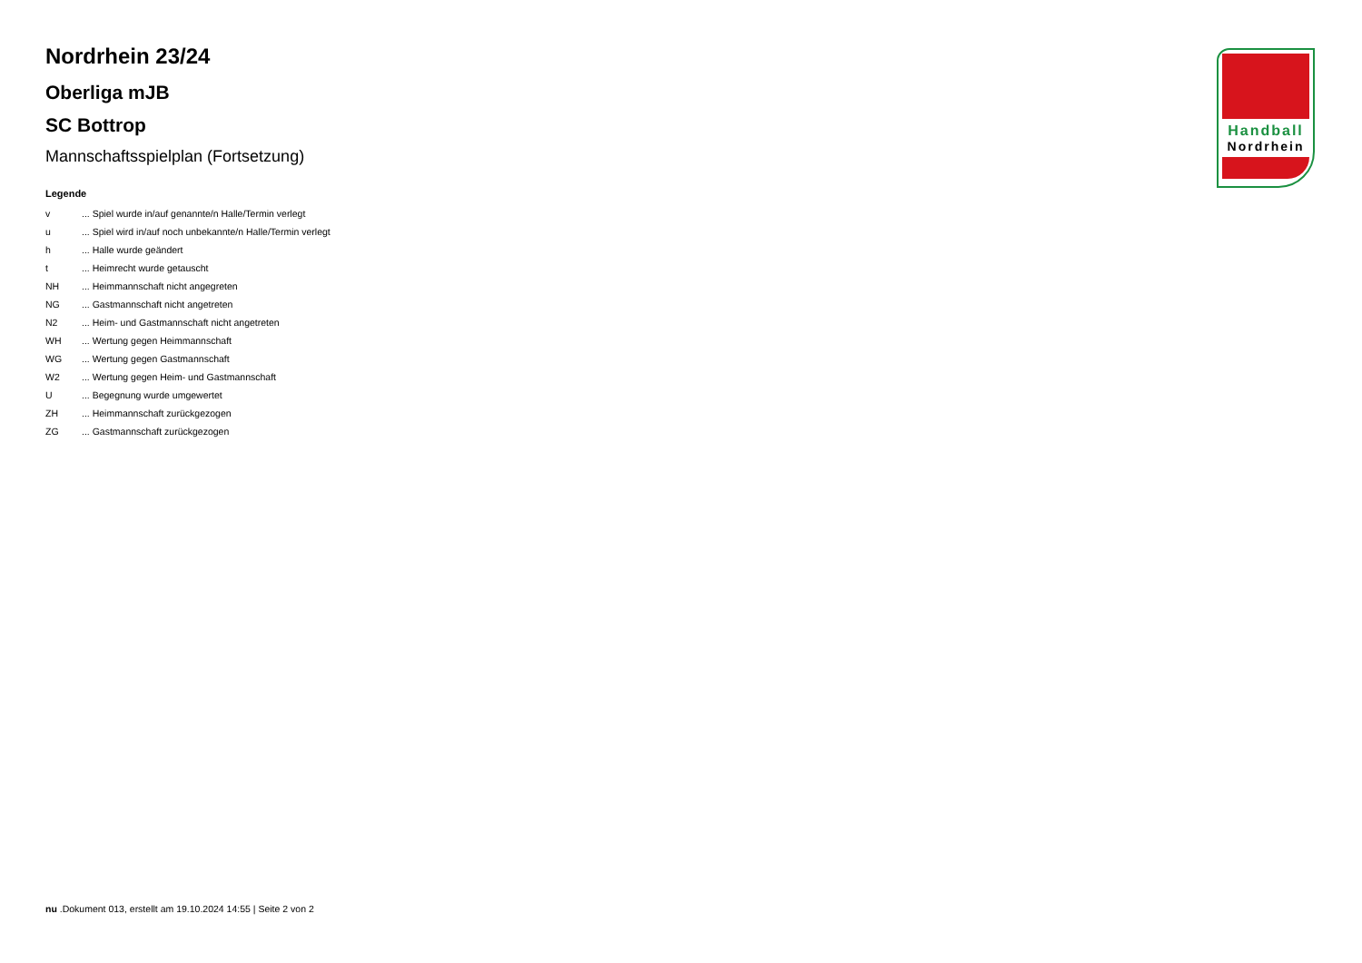Nordrhein 23/24
Oberliga mJB
SC Bottrop
Mannschaftsspielplan (Fortsetzung)
Legende
| v | ... Spiel wurde in/auf genannte/n Halle/Termin verlegt |
| u | ... Spiel wird in/auf noch unbekannte/n Halle/Termin verlegt |
| h | ... Halle wurde geändert |
| t | ... Heimrecht wurde getauscht |
| NH | ... Heimmannschaft nicht angegreten |
| NG | ... Gastmannschaft nicht angetreten |
| N2 | ... Heim- und Gastmannschaft nicht angetreten |
| WH | ... Wertung gegen Heimmannschaft |
| WG | ... Wertung gegen Gastmannschaft |
| W2 | ... Wertung gegen Heim- und Gastmannschaft |
| U | ... Begegnung wurde umgewertet |
| ZH | ... Heimmannschaft zurückgezogen |
| ZG | ... Gastmannschaft zurückgezogen |
Handball
Nordrhein
nu .Dokument 013, erstellt am 19.10.2024 14:55 | Seite 2 von 2